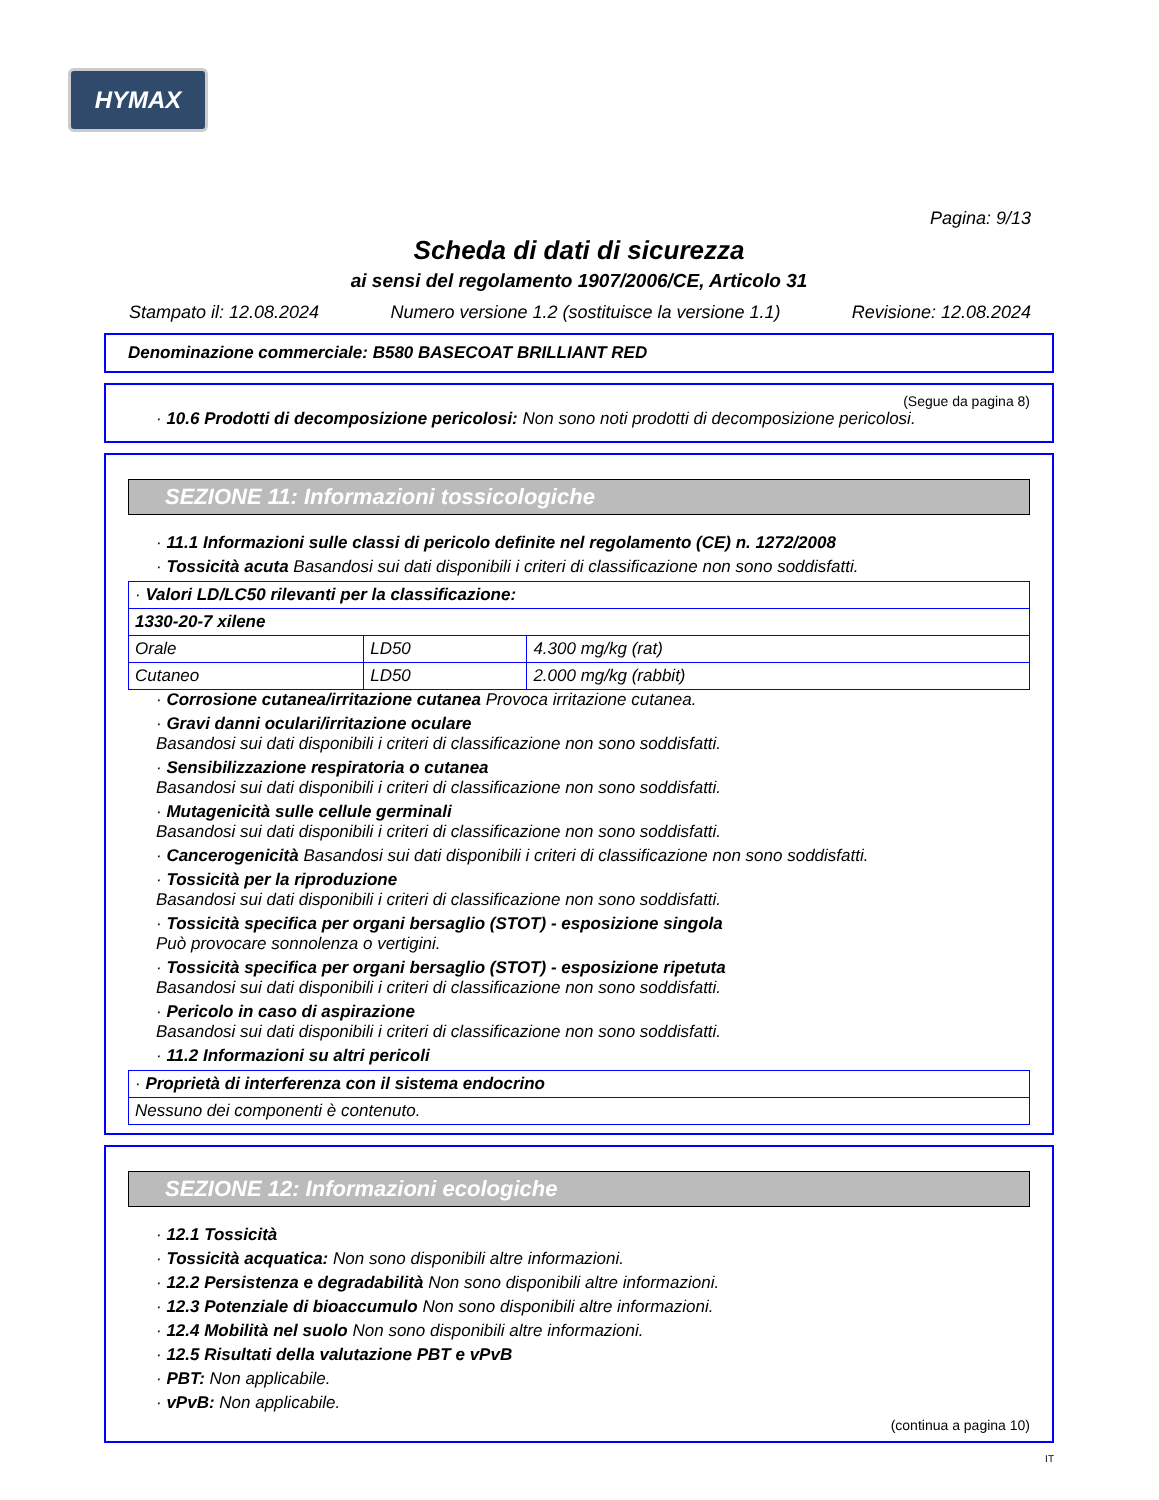HYMAX
Pagina: 9/13
Scheda di dati di sicurezza
ai sensi del regolamento 1907/2006/CE, Articolo 31
Stampato il: 12.08.2024 Numero versione 1.2 (sostituisce la versione 1.1) Revisione: 12.08.2024
Denominazione commerciale: B580 BASECOAT BRILLIANT RED
(Segue da pagina 8)
· 10.6 Prodotti di decomposizione pericolosi: Non sono noti prodotti di decomposizione pericolosi.
SEZIONE 11: Informazioni tossicologiche
· 11.1 Informazioni sulle classi di pericolo definite nel regolamento (CE) n. 1272/2008
· Tossicità acuta Basandosi sui dati disponibili i criteri di classificazione non sono soddisfatti.
| · Valori LD/LC50 rilevanti per la classificazione: | | |
| 1330-20-7 xilene | | |
| Orale | LD50 | 4.300 mg/kg (rat) |
| Cutaneo | LD50 | 2.000 mg/kg (rabbit) |
· Corrosione cutanea/irritazione cutanea Provoca irritazione cutanea.
· Gravi danni oculari/irritazione oculare
Basandosi sui dati disponibili i criteri di classificazione non sono soddisfatti.
· Sensibilizzazione respiratoria o cutanea
Basandosi sui dati disponibili i criteri di classificazione non sono soddisfatti.
· Mutagenicità sulle cellule germinali
Basandosi sui dati disponibili i criteri di classificazione non sono soddisfatti.
· Cancerogenicità Basandosi sui dati disponibili i criteri di classificazione non sono soddisfatti.
· Tossicità per la riproduzione
Basandosi sui dati disponibili i criteri di classificazione non sono soddisfatti.
· Tossicità specifica per organi bersaglio (STOT) - esposizione singola
Può provocare sonnolenza o vertigini.
· Tossicità specifica per organi bersaglio (STOT) - esposizione ripetuta
Basandosi sui dati disponibili i criteri di classificazione non sono soddisfatti.
· Pericolo in caso di aspirazione
Basandosi sui dati disponibili i criteri di classificazione non sono soddisfatti.
· 11.2 Informazioni su altri pericoli
| · Proprietà di interferenza con il sistema endocrino |
| Nessuno dei componenti è contenuto. |
SEZIONE 12: Informazioni ecologiche
· 12.1 Tossicità
· Tossicità acquatica: Non sono disponibili altre informazioni.
· 12.2 Persistenza e degradabilità Non sono disponibili altre informazioni.
· 12.3 Potenziale di bioaccumulo Non sono disponibili altre informazioni.
· 12.4 Mobilità nel suolo Non sono disponibili altre informazioni.
· 12.5 Risultati della valutazione PBT e vPvB
· PBT: Non applicabile.
· vPvB: Non applicabile.
(continua a pagina 10)
IT